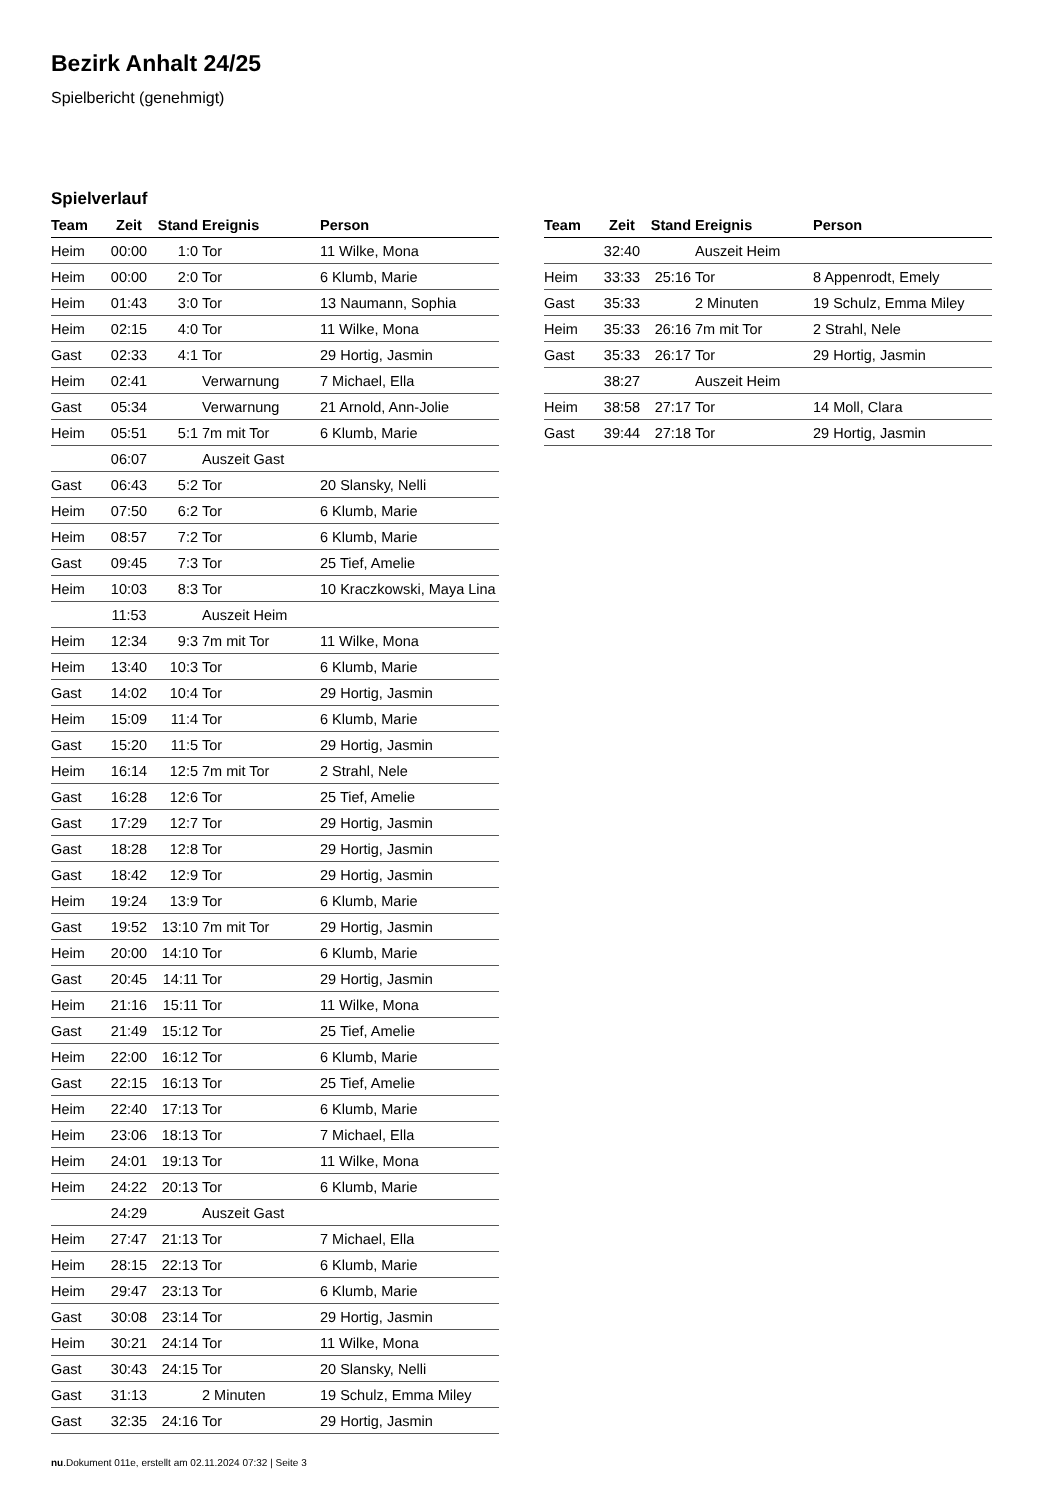Bezirk Anhalt 24/25
Spielbericht (genehmigt)
Spielverlauf
| Team | Zeit | Stand | Ereignis | Person |
| --- | --- | --- | --- | --- |
| Heim | 00:00 | 1:0 | Tor | 11 Wilke, Mona |
| Heim | 00:00 | 2:0 | Tor | 6 Klumb, Marie |
| Heim | 01:43 | 3:0 | Tor | 13 Naumann, Sophia |
| Heim | 02:15 | 4:0 | Tor | 11 Wilke, Mona |
| Gast | 02:33 | 4:1 | Tor | 29 Hortig, Jasmin |
| Heim | 02:41 | | Verwarnung | 7 Michael, Ella |
| Gast | 05:34 | | Verwarnung | 21 Arnold, Ann-Jolie |
| Heim | 05:51 | 5:1 | 7m mit Tor | 6 Klumb, Marie |
| | 06:07 | | Auszeit Gast | |
| Gast | 06:43 | 5:2 | Tor | 20 Slansky, Nelli |
| Heim | 07:50 | 6:2 | Tor | 6 Klumb, Marie |
| Heim | 08:57 | 7:2 | Tor | 6 Klumb, Marie |
| Gast | 09:45 | 7:3 | Tor | 25 Tief, Amelie |
| Heim | 10:03 | 8:3 | Tor | 10 Kraczkowski, Maya Lina |
| | 11:53 | | Auszeit Heim | |
| Heim | 12:34 | 9:3 | 7m mit Tor | 11 Wilke, Mona |
| Heim | 13:40 | 10:3 | Tor | 6 Klumb, Marie |
| Gast | 14:02 | 10:4 | Tor | 29 Hortig, Jasmin |
| Heim | 15:09 | 11:4 | Tor | 6 Klumb, Marie |
| Gast | 15:20 | 11:5 | Tor | 29 Hortig, Jasmin |
| Heim | 16:14 | 12:5 | 7m mit Tor | 2 Strahl, Nele |
| Gast | 16:28 | 12:6 | Tor | 25 Tief, Amelie |
| Gast | 17:29 | 12:7 | Tor | 29 Hortig, Jasmin |
| Gast | 18:28 | 12:8 | Tor | 29 Hortig, Jasmin |
| Gast | 18:42 | 12:9 | Tor | 29 Hortig, Jasmin |
| Heim | 19:24 | 13:9 | Tor | 6 Klumb, Marie |
| Gast | 19:52 | 13:10 | 7m mit Tor | 29 Hortig, Jasmin |
| Heim | 20:00 | 14:10 | Tor | 6 Klumb, Marie |
| Gast | 20:45 | 14:11 | Tor | 29 Hortig, Jasmin |
| Heim | 21:16 | 15:11 | Tor | 11 Wilke, Mona |
| Gast | 21:49 | 15:12 | Tor | 25 Tief, Amelie |
| Heim | 22:00 | 16:12 | Tor | 6 Klumb, Marie |
| Gast | 22:15 | 16:13 | Tor | 25 Tief, Amelie |
| Heim | 22:40 | 17:13 | Tor | 6 Klumb, Marie |
| Heim | 23:06 | 18:13 | Tor | 7 Michael, Ella |
| Heim | 24:01 | 19:13 | Tor | 11 Wilke, Mona |
| Heim | 24:22 | 20:13 | Tor | 6 Klumb, Marie |
| | 24:29 | | Auszeit Gast | |
| Heim | 27:47 | 21:13 | Tor | 7 Michael, Ella |
| Heim | 28:15 | 22:13 | Tor | 6 Klumb, Marie |
| Heim | 29:47 | 23:13 | Tor | 6 Klumb, Marie |
| Gast | 30:08 | 23:14 | Tor | 29 Hortig, Jasmin |
| Heim | 30:21 | 24:14 | Tor | 11 Wilke, Mona |
| Gast | 30:43 | 24:15 | Tor | 20 Slansky, Nelli |
| Gast | 31:13 | | 2 Minuten | 19 Schulz, Emma Miley |
| Gast | 32:35 | 24:16 | Tor | 29 Hortig, Jasmin |
| Team | Zeit | Stand | Ereignis | Person |
| --- | --- | --- | --- | --- |
| | 32:40 | | Auszeit Heim | |
| Heim | 33:33 | 25:16 | Tor | 8 Appenrodt, Emely |
| Gast | 35:33 | | 2 Minuten | 19 Schulz, Emma Miley |
| Heim | 35:33 | 26:16 | 7m mit Tor | 2 Strahl, Nele |
| Gast | 35:33 | 26:17 | Tor | 29 Hortig, Jasmin |
| | 38:27 | | Auszeit Heim | |
| Heim | 38:58 | 27:17 | Tor | 14 Moll, Clara |
| Gast | 39:44 | 27:18 | Tor | 29 Hortig, Jasmin |
nu.Dokument 011e, erstellt am 02.11.2024 07:32 | Seite 3